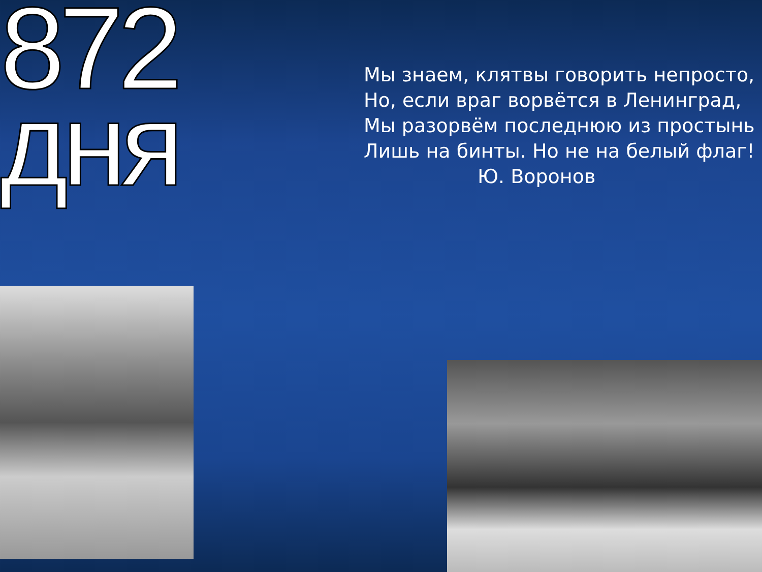872 дня
Мы знаем, клятвы говорить непросто,
Но, если враг ворвётся в Ленинград,
Мы разорвём последнюю из простынь
Лишь на бинты. Но не на белый флаг!
Ю. Воронов